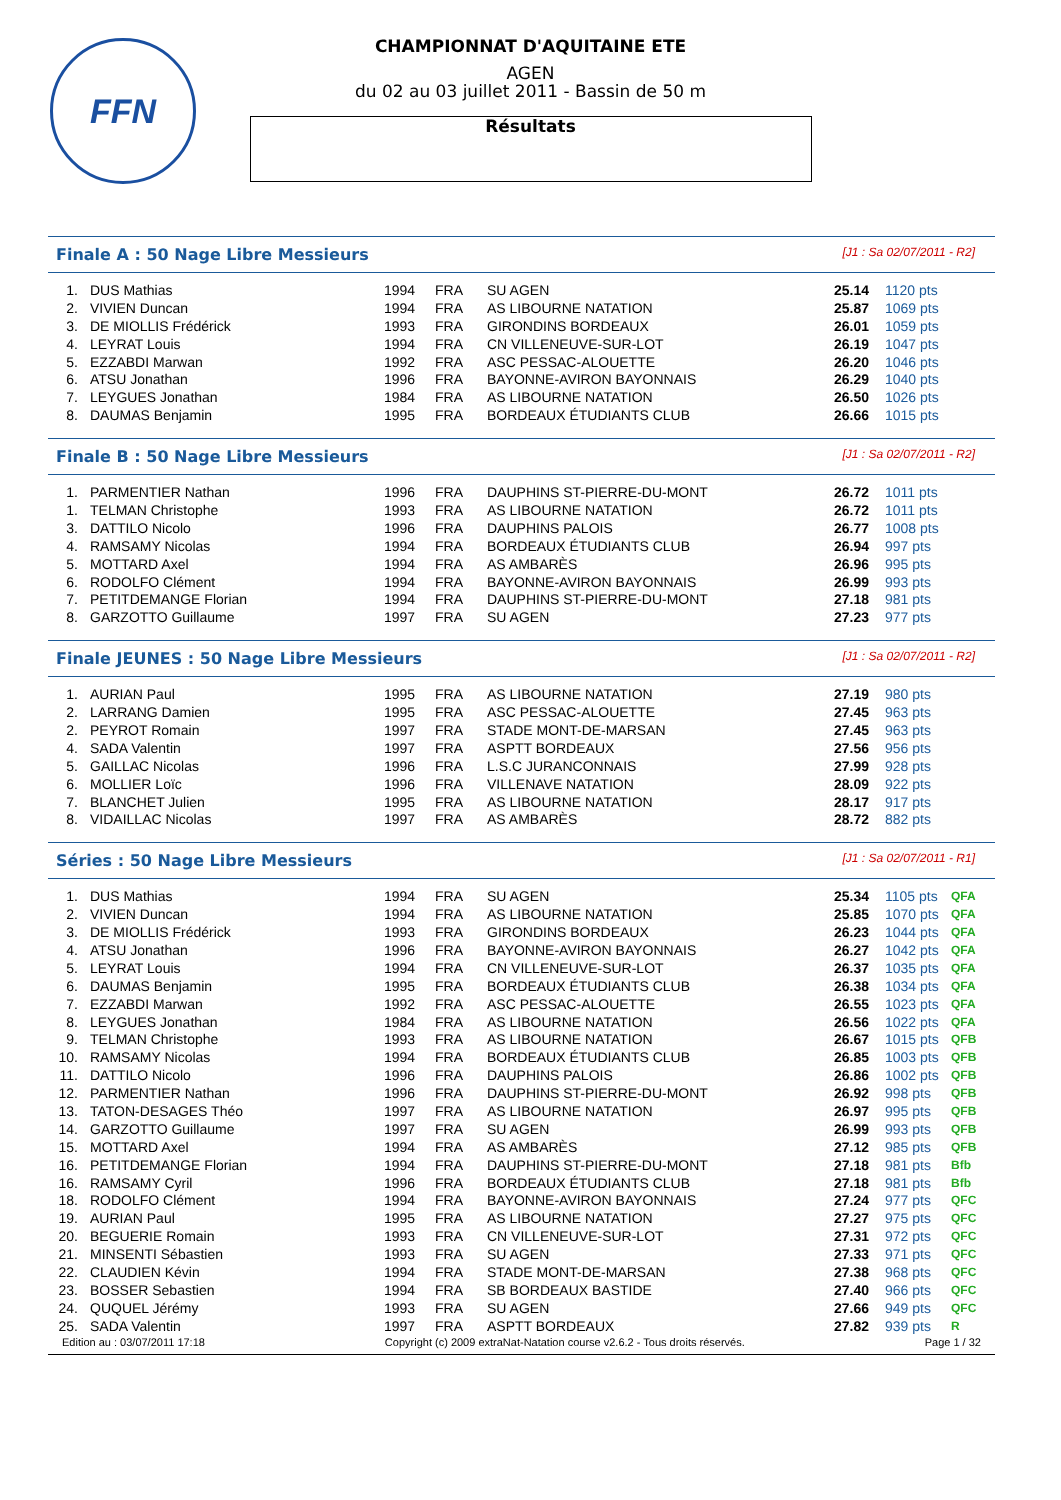FFN
CHAMPIONNAT D'AQUITAINE ETE
AGEN
du 02 au 03 juillet 2011 - Bassin de 50 m
Résultats
Finale A : 50 Nage Libre Messieurs [J1 : Sa 02/07/2011 - R2]
| 1. | DUS Mathias | 1994 | FRA | SU AGEN | 25.14 | 1120 pts |
| 2. | VIVIEN Duncan | 1994 | FRA | AS LIBOURNE NATATION | 25.87 | 1069 pts |
| 3. | DE MIOLLIS Frédérick | 1993 | FRA | GIRONDINS BORDEAUX | 26.01 | 1059 pts |
| 4. | LEYRAT Louis | 1994 | FRA | CN VILLENEUVE-SUR-LOT | 26.19 | 1047 pts |
| 5. | EZZABDI Marwan | 1992 | FRA | ASC PESSAC-ALOUETTE | 26.20 | 1046 pts |
| 6. | ATSU Jonathan | 1996 | FRA | BAYONNE-AVIRON BAYONNAIS | 26.29 | 1040 pts |
| 7. | LEYGUES Jonathan | 1984 | FRA | AS LIBOURNE NATATION | 26.50 | 1026 pts |
| 8. | DAUMAS Benjamin | 1995 | FRA | BORDEAUX ÉTUDIANTS CLUB | 26.66 | 1015 pts |
Finale B : 50 Nage Libre Messieurs [J1 : Sa 02/07/2011 - R2]
| 1. | PARMENTIER Nathan | 1996 | FRA | DAUPHINS ST-PIERRE-DU-MONT | 26.72 | 1011 pts |
| 1. | TELMAN Christophe | 1993 | FRA | AS LIBOURNE NATATION | 26.72 | 1011 pts |
| 3. | DATTILO Nicolo | 1996 | FRA | DAUPHINS PALOIS | 26.77 | 1008 pts |
| 4. | RAMSAMY Nicolas | 1994 | FRA | BORDEAUX ÉTUDIANTS CLUB | 26.94 | 997 pts |
| 5. | MOTTARD Axel | 1994 | FRA | AS AMBARÈS | 26.96 | 995 pts |
| 6. | RODOLFO Clément | 1994 | FRA | BAYONNE-AVIRON BAYONNAIS | 26.99 | 993 pts |
| 7. | PETITDEMANGE Florian | 1994 | FRA | DAUPHINS ST-PIERRE-DU-MONT | 27.18 | 981 pts |
| 8. | GARZOTTO Guillaume | 1997 | FRA | SU AGEN | 27.23 | 977 pts |
Finale JEUNES : 50 Nage Libre Messieurs [J1 : Sa 02/07/2011 - R2]
| 1. | AURIAN Paul | 1995 | FRA | AS LIBOURNE NATATION | 27.19 | 980 pts |
| 2. | LARRANG Damien | 1995 | FRA | ASC PESSAC-ALOUETTE | 27.45 | 963 pts |
| 2. | PEYROT Romain | 1997 | FRA | STADE MONT-DE-MARSAN | 27.45 | 963 pts |
| 4. | SADA Valentin | 1997 | FRA | ASPTT BORDEAUX | 27.56 | 956 pts |
| 5. | GAILLAC Nicolas | 1996 | FRA | L.S.C JURANCONNAIS | 27.99 | 928 pts |
| 6. | MOLLIER Loïc | 1996 | FRA | VILLENAVE NATATION | 28.09 | 922 pts |
| 7. | BLANCHET Julien | 1995 | FRA | AS LIBOURNE NATATION | 28.17 | 917 pts |
| 8. | VIDAILLAC Nicolas | 1997 | FRA | AS AMBARÈS | 28.72 | 882 pts |
Séries : 50 Nage Libre Messieurs [J1 : Sa 02/07/2011 - R1]
| 1. | DUS Mathias | 1994 | FRA | SU AGEN | 25.34 | 1105 pts | QFA |
| 2. | VIVIEN Duncan | 1994 | FRA | AS LIBOURNE NATATION | 25.85 | 1070 pts | QFA |
| 3. | DE MIOLLIS Frédérick | 1993 | FRA | GIRONDINS BORDEAUX | 26.23 | 1044 pts | QFA |
| 4. | ATSU Jonathan | 1996 | FRA | BAYONNE-AVIRON BAYONNAIS | 26.27 | 1042 pts | QFA |
| 5. | LEYRAT Louis | 1994 | FRA | CN VILLENEUVE-SUR-LOT | 26.37 | 1035 pts | QFA |
| 6. | DAUMAS Benjamin | 1995 | FRA | BORDEAUX ÉTUDIANTS CLUB | 26.38 | 1034 pts | QFA |
| 7. | EZZABDI Marwan | 1992 | FRA | ASC PESSAC-ALOUETTE | 26.55 | 1023 pts | QFA |
| 8. | LEYGUES Jonathan | 1984 | FRA | AS LIBOURNE NATATION | 26.56 | 1022 pts | QFA |
| 9. | TELMAN Christophe | 1993 | FRA | AS LIBOURNE NATATION | 26.67 | 1015 pts | QFB |
| 10. | RAMSAMY Nicolas | 1994 | FRA | BORDEAUX ÉTUDIANTS CLUB | 26.85 | 1003 pts | QFB |
| 11. | DATTILO Nicolo | 1996 | FRA | DAUPHINS PALOIS | 26.86 | 1002 pts | QFB |
| 12. | PARMENTIER Nathan | 1996 | FRA | DAUPHINS ST-PIERRE-DU-MONT | 26.92 | 998 pts | QFB |
| 13. | TATON-DESAGES Théo | 1997 | FRA | AS LIBOURNE NATATION | 26.97 | 995 pts | QFB |
| 14. | GARZOTTO Guillaume | 1997 | FRA | SU AGEN | 26.99 | 993 pts | QFB |
| 15. | MOTTARD Axel | 1994 | FRA | AS AMBARÈS | 27.12 | 985 pts | QFB |
| 16. | PETITDEMANGE Florian | 1994 | FRA | DAUPHINS ST-PIERRE-DU-MONT | 27.18 | 981 pts | Bfb |
| 16. | RAMSAMY Cyril | 1996 | FRA | BORDEAUX ÉTUDIANTS CLUB | 27.18 | 981 pts | Bfb |
| 18. | RODOLFO Clément | 1994 | FRA | BAYONNE-AVIRON BAYONNAIS | 27.24 | 977 pts | QFC |
| 19. | AURIAN Paul | 1995 | FRA | AS LIBOURNE NATATION | 27.27 | 975 pts | QFC |
| 20. | BEGUERIE Romain | 1993 | FRA | CN VILLENEUVE-SUR-LOT | 27.31 | 972 pts | QFC |
| 21. | MINSENTI Sébastien | 1993 | FRA | SU AGEN | 27.33 | 971 pts | QFC |
| 22. | CLAUDIEN Kévin | 1994 | FRA | STADE MONT-DE-MARSAN | 27.38 | 968 pts | QFC |
| 23. | BOSSER Sebastien | 1994 | FRA | SB BORDEAUX BASTIDE | 27.40 | 966 pts | QFC |
| 24. | QUQUEL Jérémy | 1993 | FRA | SU AGEN | 27.66 | 949 pts | QFC |
| 25. | SADA Valentin | 1997 | FRA | ASPTT BORDEAUX | 27.82 | 939 pts | R |
Edition au : 03/07/2011 17:18 Copyright (c) 2009 extraNat-Natation course v2.6.2 - Tous droits réservés. Page 1 / 32